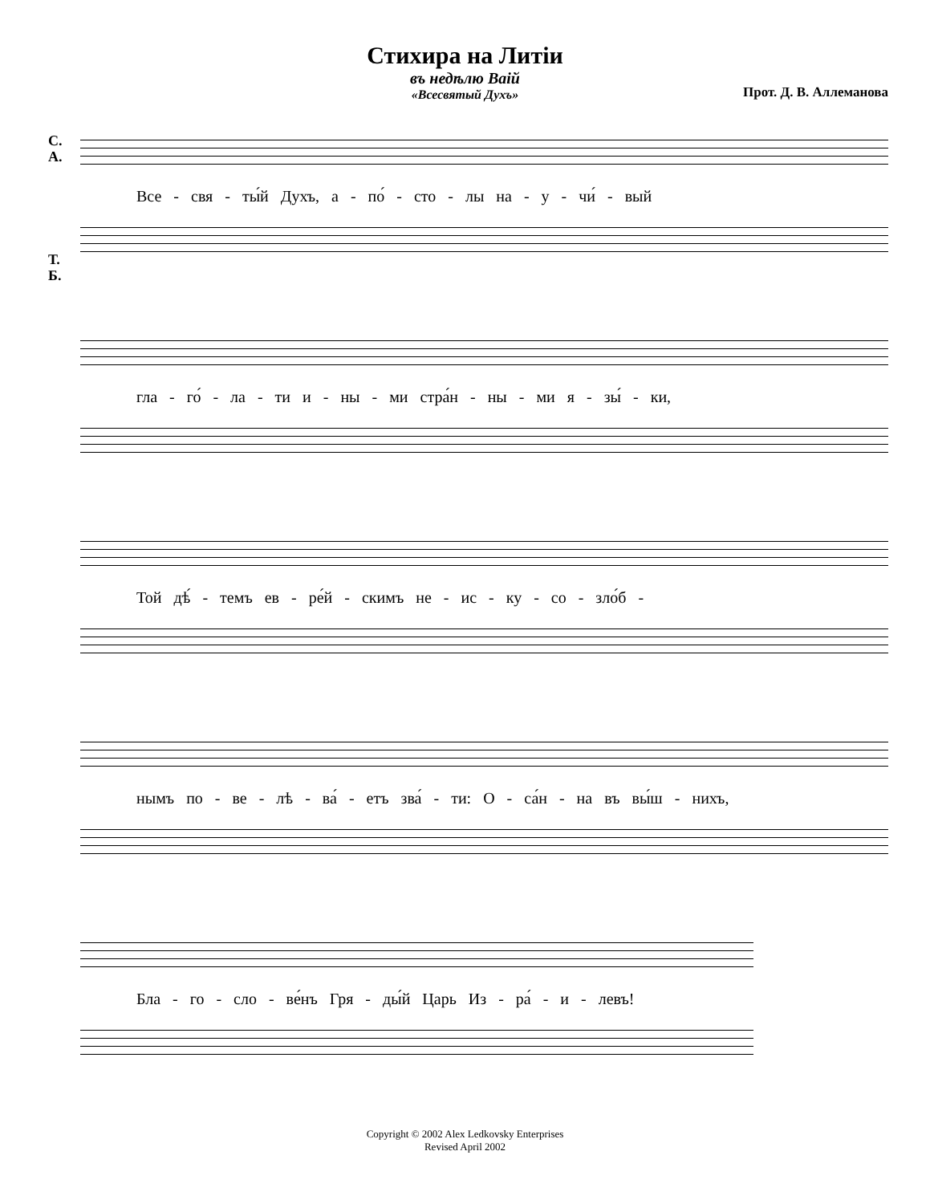Стихира на Литіи
въ недѣлю Ваій
«Всесвятый Духъ»
Прот. Д. В. Аллеманова
С.
А.
Все - свя - ты́й Духъ, а - по́ - сто - лы на - у - чи́ - вый
Т.
Б.
гла - го́ - ла - ти и - ны - ми стра́н - ны - ми я - зы́ - ки,
Той дѣ́ - темъ ев - ре́й - скимъ не - ис - ку - со - зло́б -
нымъ по - ве - лѣ - ва́ - етъ зва́ - ти: О - са́н - на въ вы́ш - нихъ,
Бла - го - сло - ве́нъ Гря - ды́й Царь Из - ра́ - и - левъ!
Copyright © 2002 Alex Ledkovsky Enterprises
Revised April 2002